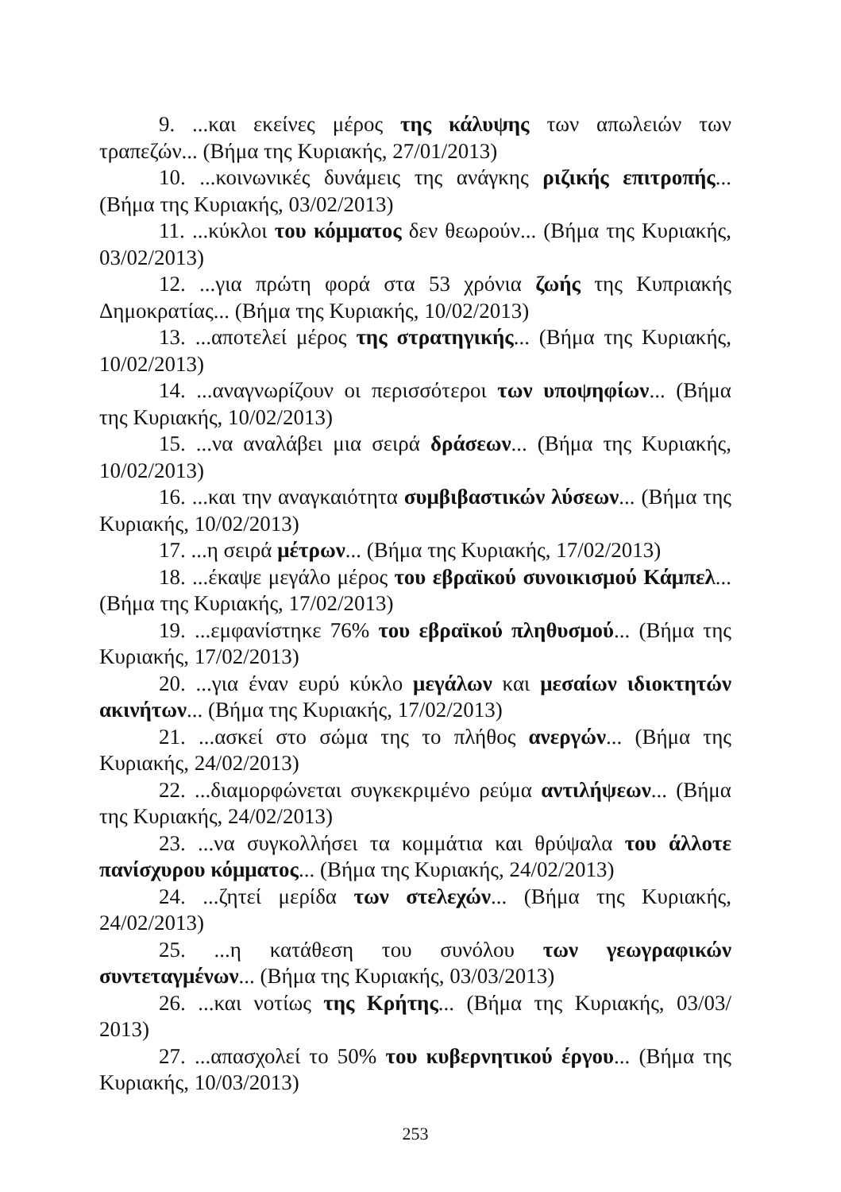9. ...και εκείνες μέρος της κάλυψης των απωλειών των τραπεζών... (Βήμα της Κυριακής, 27/01/2013)
10. ...κοινωνικές δυνάμεις της ανάγκης ριζικής επιτροπής... (Βήμα της Κυριακής, 03/02/2013)
11. ...κύκλοι του κόμματος δεν θεωρούν... (Βήμα της Κυριακής, 03/02/2013)
12. ...για πρώτη φορά στα 53 χρόνια ζωής της Κυπριακής Δημοκρατίας... (Βήμα της Κυριακής, 10/02/2013)
13. ...αποτελεί μέρος της στρατηγικής... (Βήμα της Κυριακής, 10/02/2013)
14. ...αναγνωρίζουν οι περισσότεροι των υποψηφίων... (Βήμα της Κυριακής, 10/02/2013)
15. ...να αναλάβει μια σειρά δράσεων... (Βήμα της Κυριακής, 10/02/2013)
16. ...και την αναγκαιότητα συμβιβαστικών λύσεων... (Βήμα της Κυριακής, 10/02/2013)
17. ...η σειρά μέτρων... (Βήμα της Κυριακής, 17/02/2013)
18. ...έκαψε μεγάλο μέρος του εβραϊκού συνοικισμού Κάμπελ... (Βήμα της Κυριακής, 17/02/2013)
19. ...εμφανίστηκε 76% του εβραϊκού πληθυσμού... (Βήμα της Κυριακής, 17/02/2013)
20. ...για έναν ευρύ κύκλο μεγάλων και μεσαίων ιδιοκτητών ακινήτων... (Βήμα της Κυριακής, 17/02/2013)
21. ...ασκεί στο σώμα της το πλήθος ανεργών... (Βήμα της Κυριακής, 24/02/2013)
22. ...διαμορφώνεται συγκεκριμένο ρεύμα αντιλήψεων... (Βήμα της Κυριακής, 24/02/2013)
23. ...να συγκολλήσει τα κομμάτια και θρύψαλα του άλλοτε πανίσχυρου κόμματος... (Βήμα της Κυριακής, 24/02/2013)
24. ...ζητεί μερίδα των στελεχών... (Βήμα της Κυριακής, 24/02/2013)
25. ...η κατάθεση του συνόλου των γεωγραφικών συντεταγμένων... (Βήμα της Κυριακής, 03/03/2013)
26. ...και νοτίως της Κρήτης... (Βήμα της Κυριακής, 03/03/ 2013)
27. ...απασχολεί το 50% του κυβερνητικού έργου... (Βήμα της Κυριακής, 10/03/2013)
253